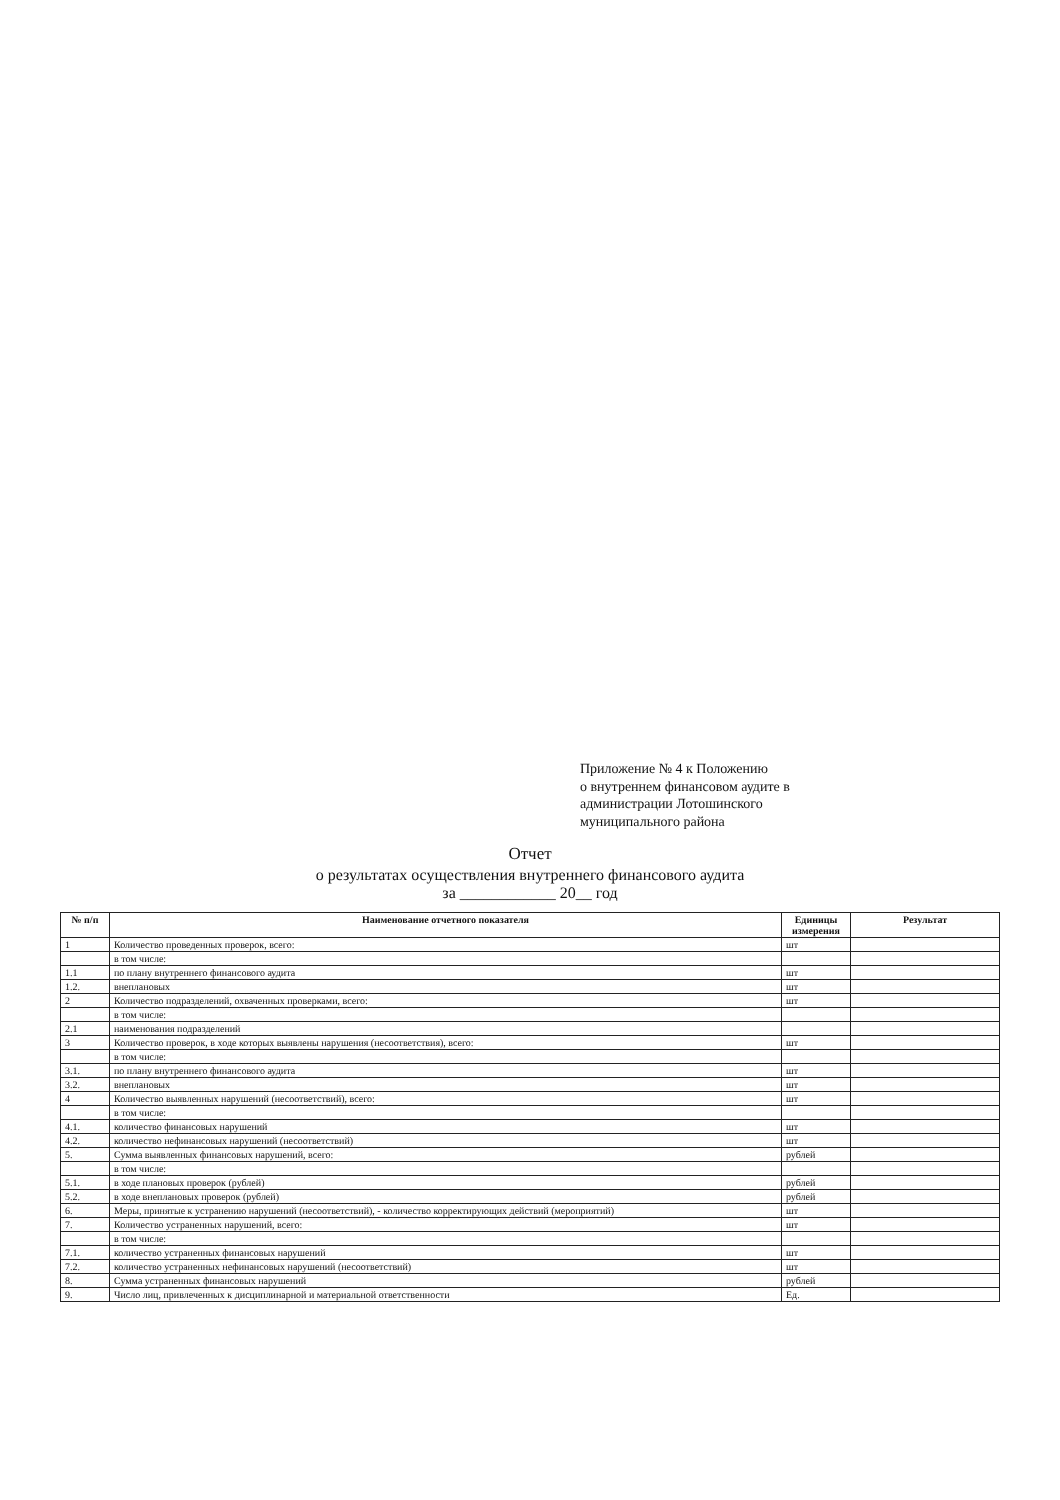Приложение № 4 к Положению
о внутреннем финансовом аудите в
администрации Лотошинского
муниципального района
Отчет
о результатах осуществления внутреннего финансового аудита
за ____________ 20__ год
| № п/п | Наименование отчетного показателя | Единицы измерения | Результат |
| --- | --- | --- | --- |
| 1 | Количество проведенных проверок, всего: | шт | |
| | в том числе: | | |
| 1.1 | по плану внутреннего финансового аудита | шт | |
| 1.2. | внеплановых | шт | |
| 2 | Количество подразделений, охваченных проверками, всего: | шт | |
| | в том числе: | | |
| 2.1 | наименования подразделений | | |
| 3 | Количество проверок, в ходе которых выявлены нарушения (несоответствия), всего: | шт | |
| | в том числе: | | |
| 3.1. | по плану внутреннего финансового аудита | шт | |
| 3.2. | внеплановых | шт | |
| 4 | Количество выявленных нарушений (несоответствий), всего: | шт | |
| | в том числе: | | |
| 4.1. | количество финансовых нарушений | шт | |
| 4.2. | количество нефинансовых нарушений (несоответствий) | шт | |
| 5. | Сумма выявленных финансовых нарушений, всего: | рублей | |
| | в том числе: | | |
| 5.1. | в ходе плановых проверок (рублей) | рублей | |
| 5.2. | в ходе внеплановых проверок (рублей) | рублей | |
| 6. | Меры, принятые к устранению нарушений (несоответствий), - количество корректирующих действий (мероприятий) | шт | |
| 7. | Количество устраненных нарушений, всего: | шт | |
| | в том числе: | | |
| 7.1. | количество устраненных финансовых нарушений | шт | |
| 7.2. | количество устраненных нефинансовых нарушений (несоответствий) | шт | |
| 8. | Сумма устраненных финансовых нарушений | рублей | |
| 9. | Число лиц, привлеченных к дисциплинарной и материальной ответственности | Ед. | |